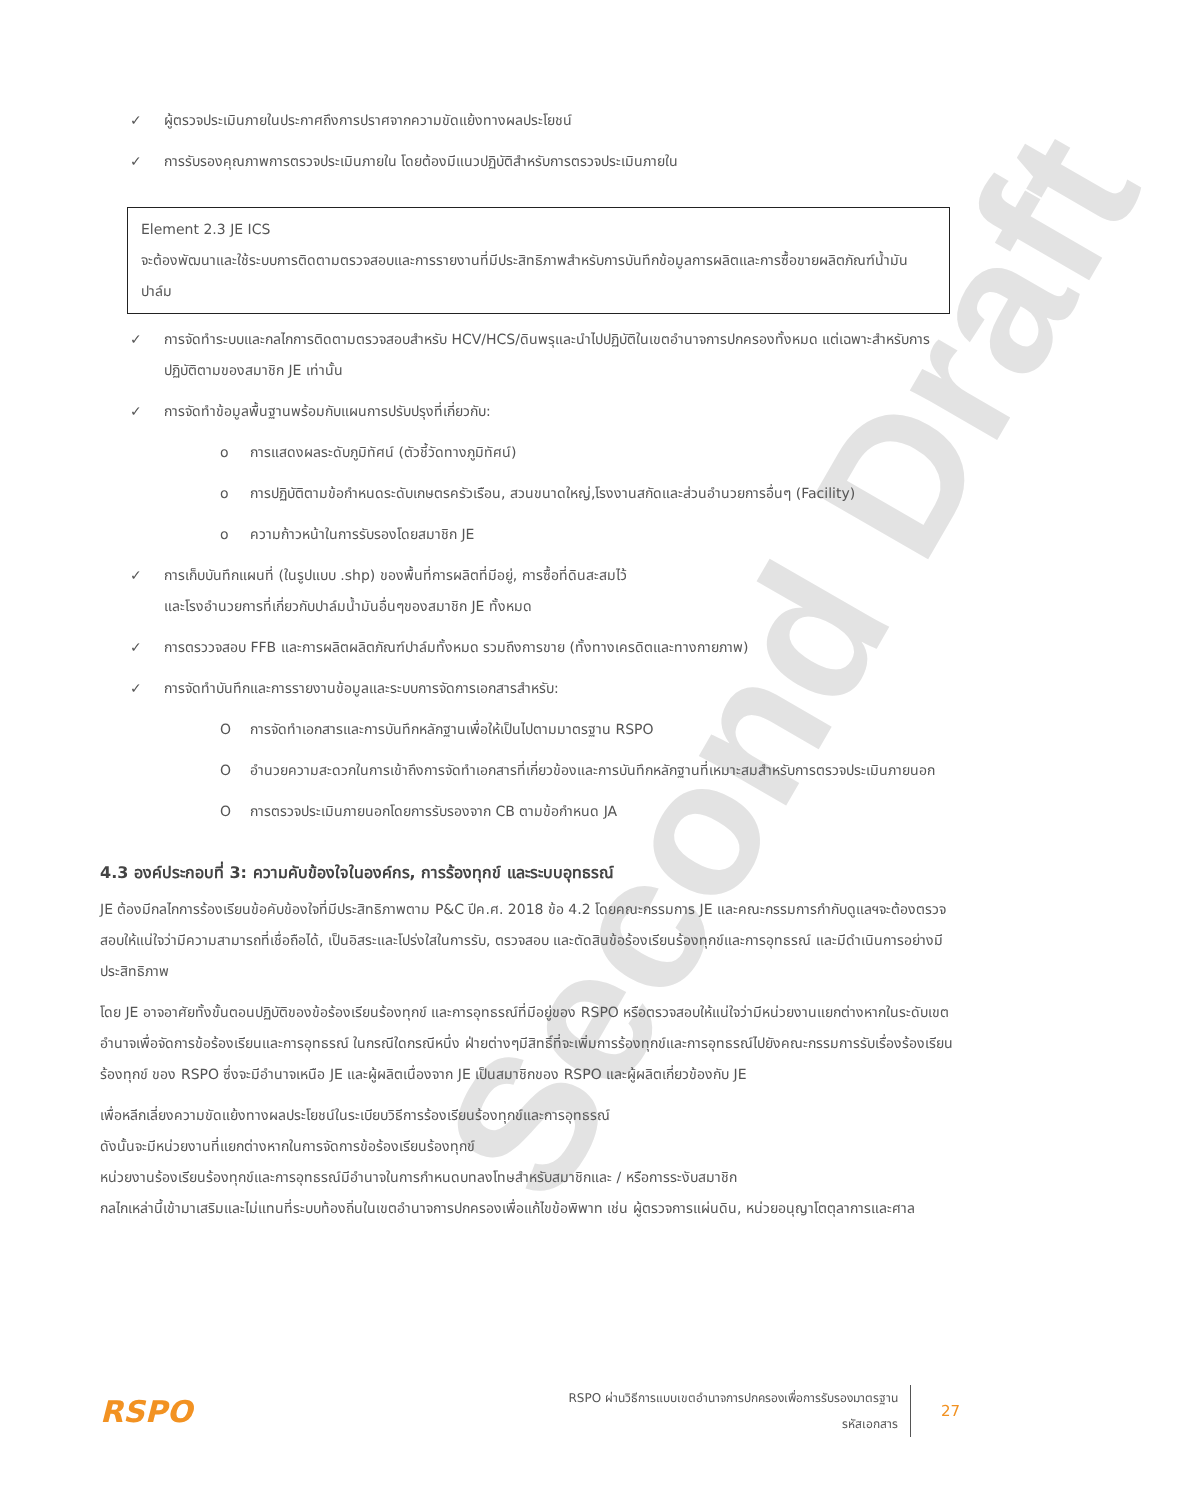Second Draft
✓ ผู้ตรวจประเมินภายในประกาศถึงการปราศจากความขัดแย้งทางผลประโยชน์
✓ การรับรองคุณภาพการตรวจประเมินภายใน โดยต้องมีแนวปฏิบัติสำหรับการตรวจประเมินภายใน
Element 2.3 JE ICS
จะต้องพัฒนาและใช้ระบบการติดตามตรวจสอบและการรายงานที่มีประสิทธิภาพสำหรับการบันทึกข้อมูลการผลิตและการซื้อขายผลิตภัณฑ์น้ำมันปาล์ม
✓ การจัดทำระบบและกลไกการติดตามตรวจสอบสำหรับ HCV/HCS/ดินพรุและนำไปปฏิบัติในเขตอำนาจการปกครองทั้งหมด แต่เฉพาะสำหรับการปฏิบัติตามของสมาชิก JE เท่านั้น
✓ การจัดทำข้อมูลพื้นฐานพร้อมกับแผนการปรับปรุงที่เกี่ยวกับ:
o การแสดงผลระดับภูมิทัศน์ (ตัวชี้วัดทางภูมิทัศน์)
o การปฏิบัติตามข้อกำหนดระดับเกษตรครัวเรือน, สวนขนาดใหญ่,โรงงานสกัดและส่วนอำนวยการอื่นๆ (Facility)
o ความก้าวหน้าในการรับรองโดยสมาชิก JE
✓ การเก็บบันทึกแผนที่ (ในรูปแบบ .shp) ของพื้นที่การผลิตที่มีอยู่, การซื้อที่ดินสะสมไว้
และโรงอำนวยการที่เกี่ยวกับปาล์มน้ำมันอื่นๆของสมาชิก JE ทั้งหมด
✓ การตรววจสอบ FFB และการผลิตผลิตภัณฑ์ปาล์มทั้งหมด รวมถึงการขาย (ทั้งทางเครดิตและทางกายภาพ)
✓ การจัดทำบันทึกและการรายงานข้อมูลและระบบการจัดการเอกสารสำหรับ:
Oการจัดทำเอกสารและการบันทึกหลักฐานเพื่อให้เป็นไปตามมาตรฐาน RSPO
Oอำนวยความสะดวกในการเข้าถึงการจัดทำเอกสารที่เกี่ยวข้องและการบันทึกหลักฐานที่เหมาะสมสำหรับการตรวจประเมินภายนอก
Oการตรวจประเมินภายนอกโดยการรับรองจาก CB ตามข้อกำหนด JA
4.3 องค์ประกอบที่ 3: ความคับข้องใจในองค์กร, การร้องทุกข์ และระบบอุทธรณ์
JE ต้องมีกลไกการร้องเรียนข้อคับข้องใจที่มีประสิทธิภาพตาม P&C ปีค.ศ. 2018 ข้อ 4.2 โดยคณะกรรมการ JE และคณะกรรมการกำกับดูแลฯจะต้องตรวจสอบให้แน่ใจว่ามีความสามารถที่เชื่อถือได้, เป็นอิสระและโปร่งใสในการรับ, ตรวจสอบ และตัดสินข้อร้องเรียนร้องทุกข์และการอุทธรณ์ และมีดำเนินการอย่างมีประสิทธิภาพ
โดย JE อาจอาศัยทั้งขั้นตอนปฏิบัติของข้อร้องเรียนร้องทุกข์ และการอุทธรณ์ที่มีอยู่ของ RSPO หรือตรวจสอบให้แน่ใจว่ามีหน่วยงานแยกต่างหากในระดับเขตอำนาจเพื่อจัดการข้อร้องเรียนและการอุทธรณ์ ในกรณีใดกรณีหนึ่ง ฝ่ายต่างๆมีสิทธิ์ที่จะเพิ่มการร้องทุกข์และการอุทธรณ์ไปยังคณะกรรมการรับเรื่องร้องเรียนร้องทุกข์ ของ RSPO ซึ่งจะมีอำนาจเหนือ JE และผู้ผลิตเนื่องจาก JE เป็นสมาชิกของ RSPO และผู้ผลิตเกี่ยวข้องกับ JE
เพื่อหลีกเลี่ยงความขัดแย้งทางผลประโยชน์ในระเบียบวิธีการร้องเรียนร้องทุกข์และการอุทธรณ์
ดังนั้นจะมีหน่วยงานที่แยกต่างหากในการจัดการข้อร้องเรียนร้องทุกข์
หน่วยงานร้องเรียนร้องทุกข์และการอุทธรณ์มีอำนาจในการกำหนดบทลงโทษสำหรับสมาชิกและ / หรือการระงับสมาชิก
กลไกเหล่านี้เข้ามาเสริมและไม่แทนที่ระบบท้องถิ่นในเขตอำนาจการปกครองเพื่อแก้ไขข้อพิพาท เช่น ผู้ตรวจการแผ่นดิน, หน่วยอนุญาโตตุลาการและศาล
RSPO
RSPO ผ่านวิธีการแบบเขตอำนาจการปกครองเพื่อการรับรองมาตรฐาน
รหัสเอกสาร
27